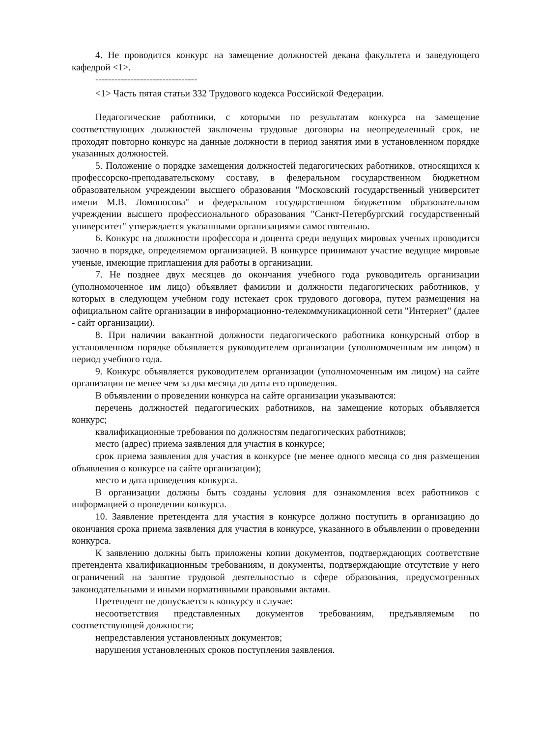4. Не проводится конкурс на замещение должностей декана факультета и заведующего кафедрой <1>.
--------------------------------
<1> Часть пятая статьи 332 Трудового кодекса Российской Федерации.
Педагогические работники, с которыми по результатам конкурса на замещение соответствующих должностей заключены трудовые договоры на неопределенный срок, не проходят повторно конкурс на данные должности в период занятия ими в установленном порядке указанных должностей.
5. Положение о порядке замещения должностей педагогических работников, относящихся к профессорско-преподавательскому составу, в федеральном государственном бюджетном образовательном учреждении высшего образования "Московский государственный университет имени М.В. Ломоносова" и федеральном государственном бюджетном образовательном учреждении высшего профессионального образования "Санкт-Петербургский государственный университет" утверждается указанными организациями самостоятельно.
6. Конкурс на должности профессора и доцента среди ведущих мировых ученых проводится заочно в порядке, определяемом организацией. В конкурсе принимают участие ведущие мировые ученые, имеющие приглашения для работы в организации.
7. Не позднее двух месяцев до окончания учебного года руководитель организации (уполномоченное им лицо) объявляет фамилии и должности педагогических работников, у которых в следующем учебном году истекает срок трудового договора, путем размещения на официальном сайте организации в информационно-телекоммуникационной сети "Интернет" (далее - сайт организации).
8. При наличии вакантной должности педагогического работника конкурсный отбор в установленном порядке объявляется руководителем организации (уполномоченным им лицом) в период учебного года.
9. Конкурс объявляется руководителем организации (уполномоченным им лицом) на сайте организации не менее чем за два месяца до даты его проведения.
В объявлении о проведении конкурса на сайте организации указываются:
перечень должностей педагогических работников, на замещение которых объявляется конкурс;
квалификационные требования по должностям педагогических работников;
место (адрес) приема заявления для участия в конкурсе;
срок приема заявления для участия в конкурсе (не менее одного месяца со дня размещения объявления о конкурсе на сайте организации);
место и дата проведения конкурса.
В организации должны быть созданы условия для ознакомления всех работников с информацией о проведении конкурса.
10. Заявление претендента для участия в конкурсе должно поступить в организацию до окончания срока приема заявления для участия в конкурсе, указанного в объявлении о проведении конкурса.
К заявлению должны быть приложены копии документов, подтверждающих соответствие претендента квалификационным требованиям, и документы, подтверждающие отсутствие у него ограничений на занятие трудовой деятельностью в сфере образования, предусмотренных законодательными и иными нормативными правовыми актами.
Претендент не допускается к конкурсу в случае:
несоответствия представленных документов требованиям, предъявляемым по соответствующей должности;
непредставления установленных документов;
нарушения установленных сроков поступления заявления.